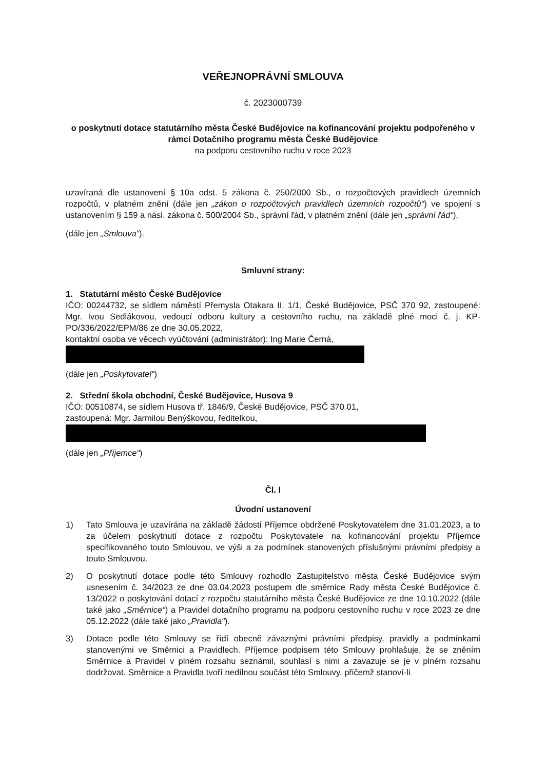VEŘEJNOPRÁVNÍ SMLOUVA
č. 2023000739
o poskytnutí dotace statutárního města České Budějovice na kofinancování projektu podpořeného v rámci Dotačního programu města České Budějovice
na podporu cestovního ruchu v roce 2023
uzavíraná dle ustanovení § 10a odst. 5 zákona č. 250/2000 Sb., o rozpočtových pravidlech územních rozpočtů, v platném znění (dále jen „zákon o rozpočtových pravidlech územních rozpočtů“) ve spojení s ustanovením § 159 a násl. zákona č. 500/2004 Sb., správní řád, v platném znění (dále jen „správní řád“),
(dále jen „Smlouva“).
Smluvní strany:
1. Statutární město České Budějovice
IČO: 00244732, se sídlem náměstí Přemysla Otakara II. 1/1, České Budějovice, PSČ 370 92, zastoupené: Mgr. Ivou Sedlákovou, vedoucí odboru kultury a cestovního ruchu, na základě plné moci č. j. KP-PO/336/2022/EPM/86 ze dne 30.05.2022,
kontaktní osoba ve věcech vyúčtování (administrátor): Ing Marie Černá,
(dále jen „Poskytovatel“)
2. Střední škola obchodní, České Budějovice, Husova 9
IČO: 00510874, se sídlem Husova tř. 1846/9, České Budějovice, PSČ 370 01,
zastoupená: Mgr. Jarmilou Benýškovou, ředitelkou,
(dále jen „Příjemce“)
Čl. I
Úvodní ustanovení
1) Tato Smlouva je uzavírána na základě žádosti Příjemce obdržené Poskytovatelem dne 31.01.2023, a to za účelem poskytnutí dotace z rozpočtu Poskytovatele na kofinancování projektu Příjemce specifikovaného touto Smlouvou, ve výši a za podmínek stanovených příslušnými právními předpisy a touto Smlouvou.
2) O poskytnutí dotace podle této Smlouvy rozhodlo Zastupitelstvo města České Budějovice svým usnesením č. 34/2023 ze dne 03.04.2023 postupem dle směrnice Rady města České Budějovice č. 13/2022 o poskytování dotací z rozpočtu statutárního města České Budějovice ze dne 10.10.2022 (dále také jako „Směrnice“) a Pravidel dotačního programu na podporu cestovního ruchu v roce 2023 ze dne 05.12.2022 (dále také jako „Pravidla“).
3) Dotace podle této Smlouvy se řídí obecně závaznými právními předpisy, pravidly a podmínkami stanovenými ve Směrnici a Pravidlech. Příjemce podpisem této Smlouvy prohlašuje, že se zněním Směrnice a Pravidel v plném rozsahu seznámil, souhlasí s nimi a zavazuje se je v plném rozsahu dodržovat. Směrnice a Pravidla tvoří nedílnou součást této Smlouvy, přičemž stanoví-li